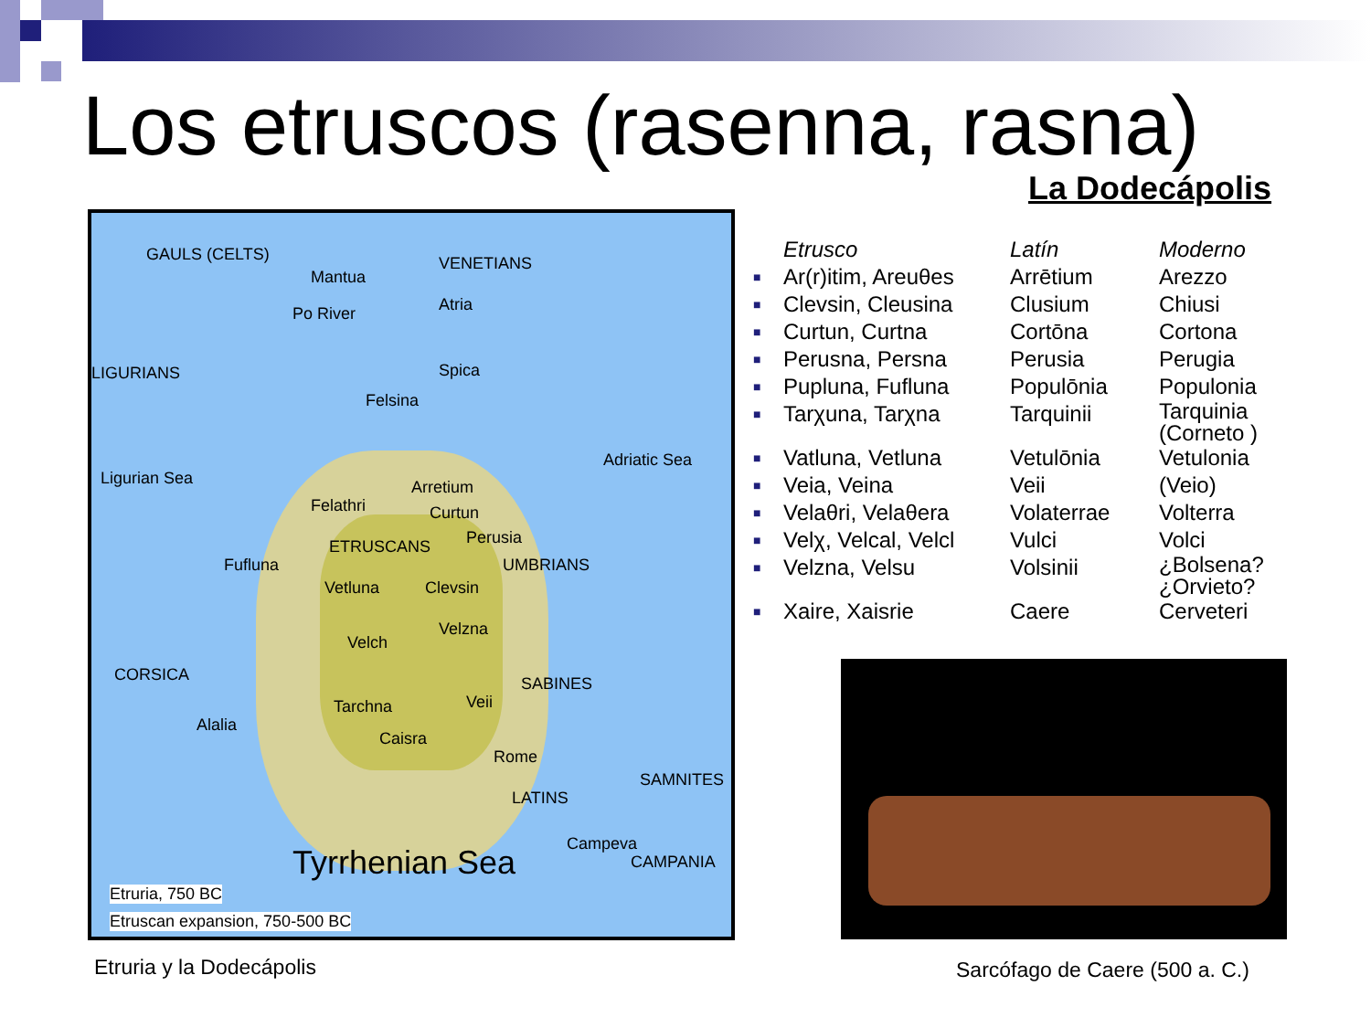Los etruscos (rasenna, rasna)
La Dodecápolis
GAULS (CELTS)
Mantua
VENETIANS
Atria Po River
Spica LIGURIANS
Felsina
Adriatic Sea
Ligurian Sea Arretium
Felathri Curtun
ETRUSCANS Perusia
UMBRIANS Fufluna
Vetluna Clevsin
Velzna
Velch
CORSICA SABINES
Tarchna Veii
Alalia
Caisra
Rome
SAMNITES
LATINS
Campeva
CAMPANIA Tyrrhenian Sea
Etruria, 750 BC
Etruscan expansion, 750-500 BC
| | Etrusco | Latín | Moderno |
| --- | --- | --- | --- |
| ■ | Ar(r)itim, Areuθes | Arrētium | Arezzo |
| ■ | Clevsin, Cleusina | Clusium | Chiusi |
| ■ | Curtun, Curtna | Cortōna | Cortona |
| ■ | Perusna, Persna | Perusia | Perugia |
| ■ | Pupluna, Fufluna | Populōnia | Populonia |
| ■ | Tarχuna, Tarχna | Tarquinii | Tarquinia (Corneto ) |
| ■ | Vatluna, Vetluna | Vetulōnia | Vetulonia |
| ■ | Veia, Veina | Veii | (Veio) |
| ■ | Velaθri, Velaθera | Volaterrae | Volterra |
| ■ | Velχ, Velcal, Velcl | Vulci | Volci |
| ■ | Velzna, Velsu | Volsinii | ¿Bolsena? ¿Orvieto? |
| ■ | Xaire, Xaisrie | Caere | Cerveteri |
Etruria y la Dodecápolis Sarcófago de Caere (500 a. C.)